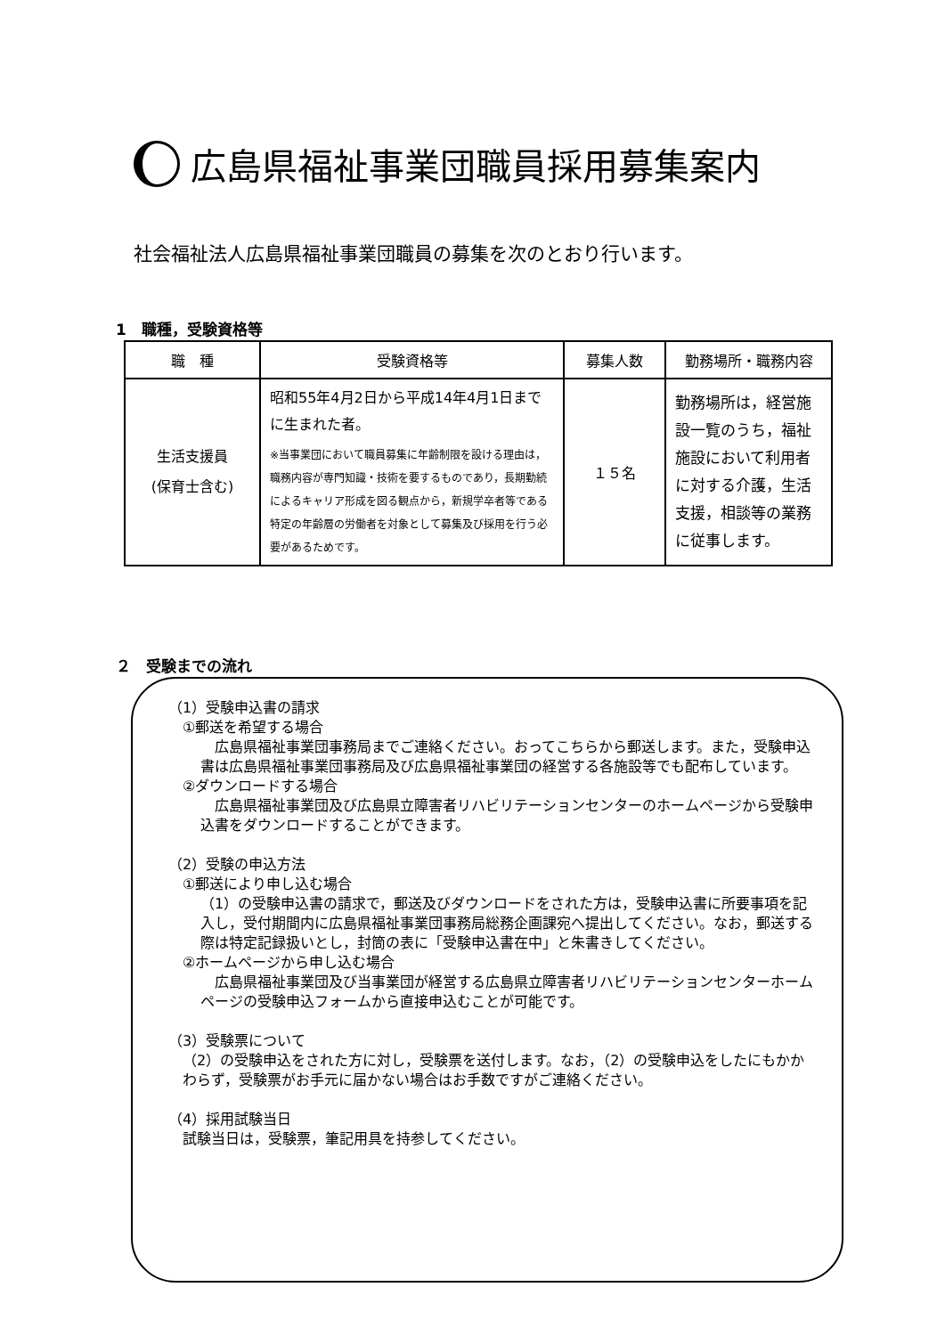広島県福祉事業団職員採用募集案内
社会福祉法人広島県福祉事業団職員の募集を次のとおり行います。
1　職種，受験資格等
| 職 種 | 受験資格等 | 募集人数 | 勤務場所・職務内容 |
| --- | --- | --- | --- |
| 生活支援員 (保育士含む) | 昭和55年4月2日から平成14年4月1日までに生まれた者。 ※当事業団において職員募集に年齢制限を設ける理由は，職務内容が専門知識・技術を要するものであり，長期勤続によるキャリア形成を図る観点から，新規学卒者等である特定の年齢層の労働者を対象として募集及び採用を行う必要があるためです。 | １５名 | 勤務場所は，経営施設一覧のうち，福祉施設において利用者に対する介護，生活支援，相談等の業務に従事します。 |
２　受験までの流れ
（1）受験申込書の請求
①郵送を希望する場合
　広島県福祉事業団事務局までご連絡ください。おってこちらから郵送します。また，受験申込書は広島県福祉事業団事務局及び広島県福祉事業団の経営する各施設等でも配布しています。
②ダウンロードする場合
　広島県福祉事業団及び広島県立障害者リハビリテーションセンターのホームページから受験申込書をダウンロードすることができます。
（2）受験の申込方法
①郵送により申し込む場合
（1）の受験申込書の請求で，郵送及びダウンロードをされた方は，受験申込書に所要事項を記入し，受付期間内に広島県福祉事業団事務局総務企画課宛へ提出してください。なお，郵送する際は特定記録扱いとし，封筒の表に「受験申込書在中」と朱書きしてください。
②ホームページから申し込む場合
　広島県福祉事業団及び当事業団が経営する広島県立障害者リハビリテーションセンターホームページの受験申込フォームから直接申込むことが可能です。
（3）受験票について
（2）の受験申込をされた方に対し，受験票を送付します。なお，（2）の受験申込をしたにもかかわらず，受験票がお手元に届かない場合はお手数ですがご連絡ください。
（4）採用試験当日
試験当日は，受験票，筆記用具を持参してください。